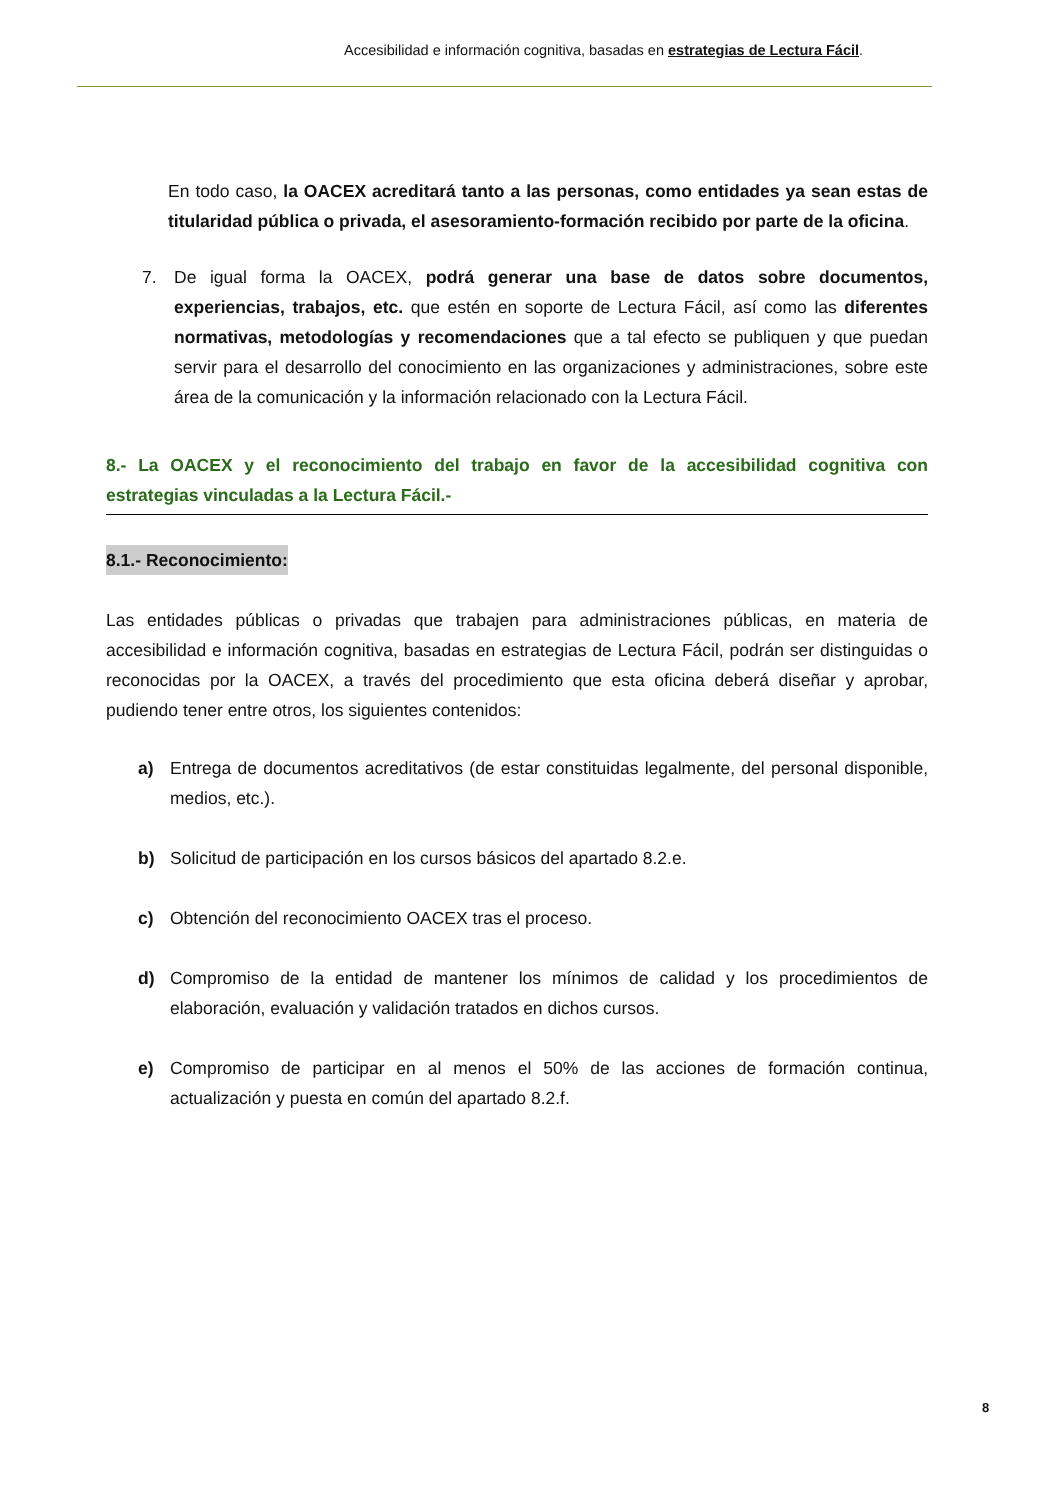Accesibilidad e información cognitiva, basadas en estrategias de Lectura Fácil.
En todo caso, la OACEX acreditará tanto a las personas, como entidades ya sean estas de titularidad pública o privada, el asesoramiento-formación recibido por parte de la oficina.
7. De igual forma la OACEX, podrá generar una base de datos sobre documentos, experiencias, trabajos, etc. que estén en soporte de Lectura Fácil, así como las diferentes normativas, metodologías y recomendaciones que a tal efecto se publiquen y que puedan servir para el desarrollo del conocimiento en las organizaciones y administraciones, sobre este área de la comunicación y la información relacionado con la Lectura Fácil.
8.- La OACEX y el reconocimiento del trabajo en favor de la accesibilidad cognitiva con estrategias vinculadas a la Lectura Fácil.-
8.1.- Reconocimiento:
Las entidades públicas o privadas que trabajen para administraciones públicas, en materia de accesibilidad e información cognitiva, basadas en estrategias de Lectura Fácil, podrán ser distinguidas o reconocidas por la OACEX, a través del procedimiento que esta oficina deberá diseñar y aprobar, pudiendo tener entre otros, los siguientes contenidos:
a) Entrega de documentos acreditativos (de estar constituidas legalmente, del personal disponible, medios, etc.).
b) Solicitud de participación en los cursos básicos del apartado 8.2.e.
c) Obtención del reconocimiento OACEX tras el proceso.
d) Compromiso de la entidad de mantener los mínimos de calidad y los procedimientos de elaboración, evaluación y validación tratados en dichos cursos.
e) Compromiso de participar en al menos el 50% de las acciones de formación continua, actualización y puesta en común del apartado 8.2.f.
8